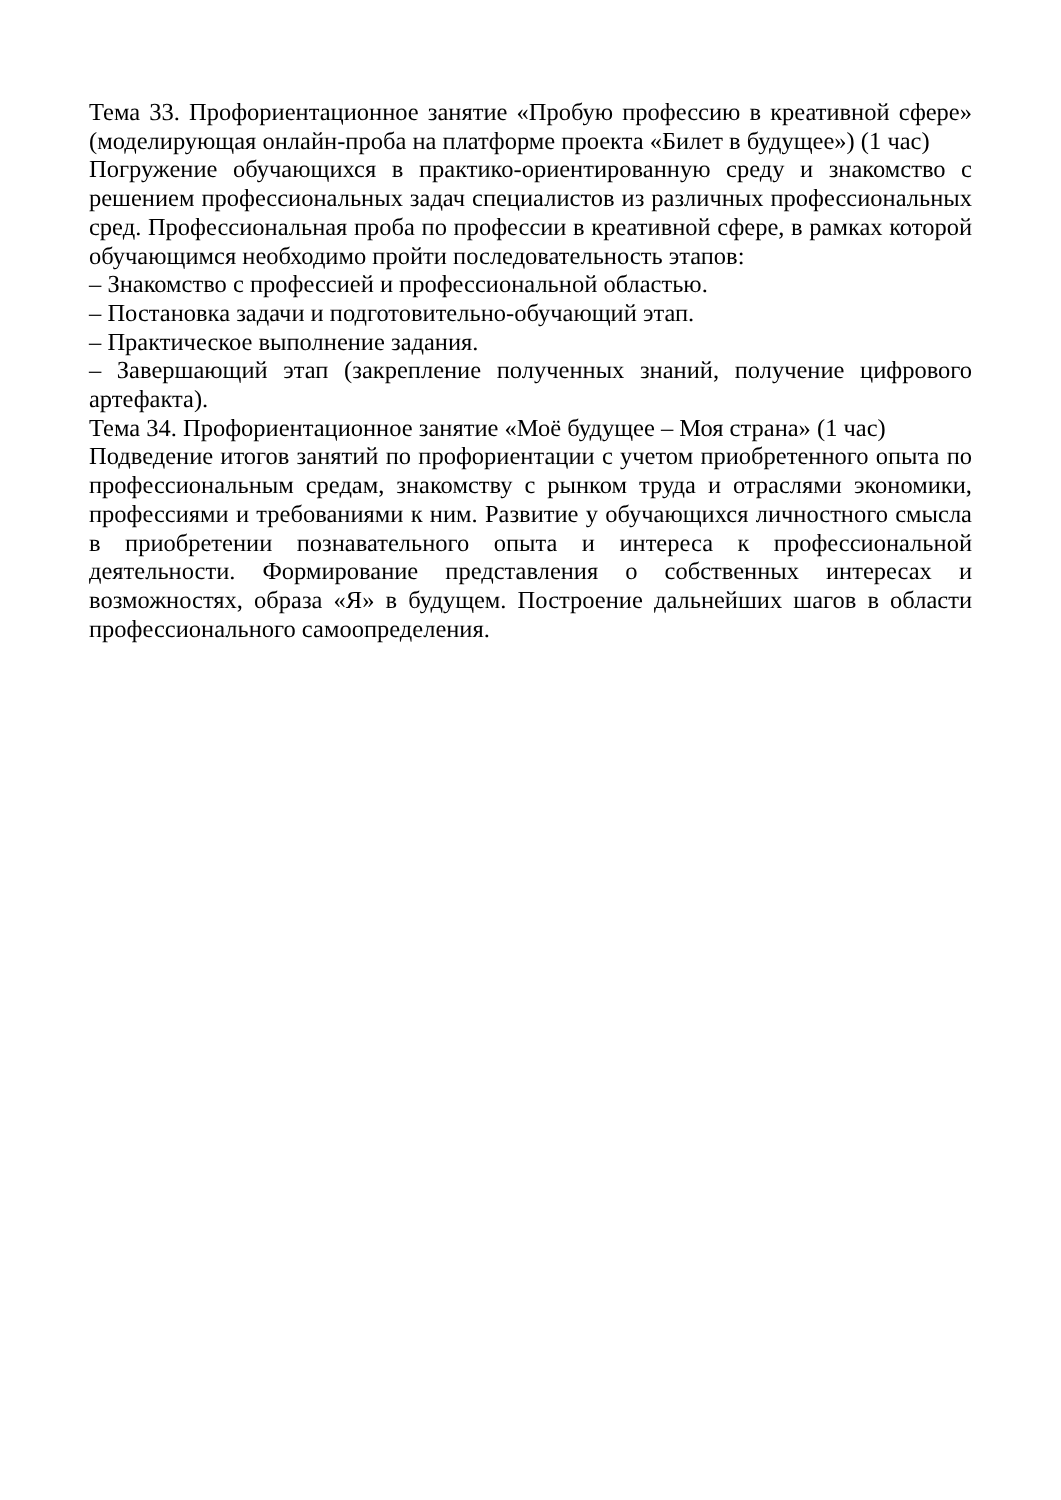Тема 33. Профориентационное занятие «Пробую профессию в креативной сфере» (моделирующая онлайн-проба на платформе проекта «Билет в будущее») (1 час)
Погружение обучающихся в практико-ориентированную среду и знакомство с решением профессиональных задач специалистов из различных профессиональных сред. Профессиональная проба по профессии в креативной сфере, в рамках которой обучающимся необходимо пройти последовательность этапов:
– Знакомство с профессией и профессиональной областью.
– Постановка задачи и подготовительно-обучающий этап.
– Практическое выполнение задания.
– Завершающий этап (закрепление полученных знаний, получение цифрового артефакта).
Тема 34. Профориентационное занятие «Моё будущее – Моя страна» (1 час)
Подведение итогов занятий по профориентации с учетом приобретенного опыта по профессиональным средам, знакомству с рынком труда и отраслями экономики, профессиями и требованиями к ним. Развитие у обучающихся личностного смысла в приобретении познавательного опыта и интереса к профессиональной деятельности. Формирование представления о собственных интересах и возможностях, образа «Я» в будущем. Построение дальнейших шагов в области профессионального самоопределения.